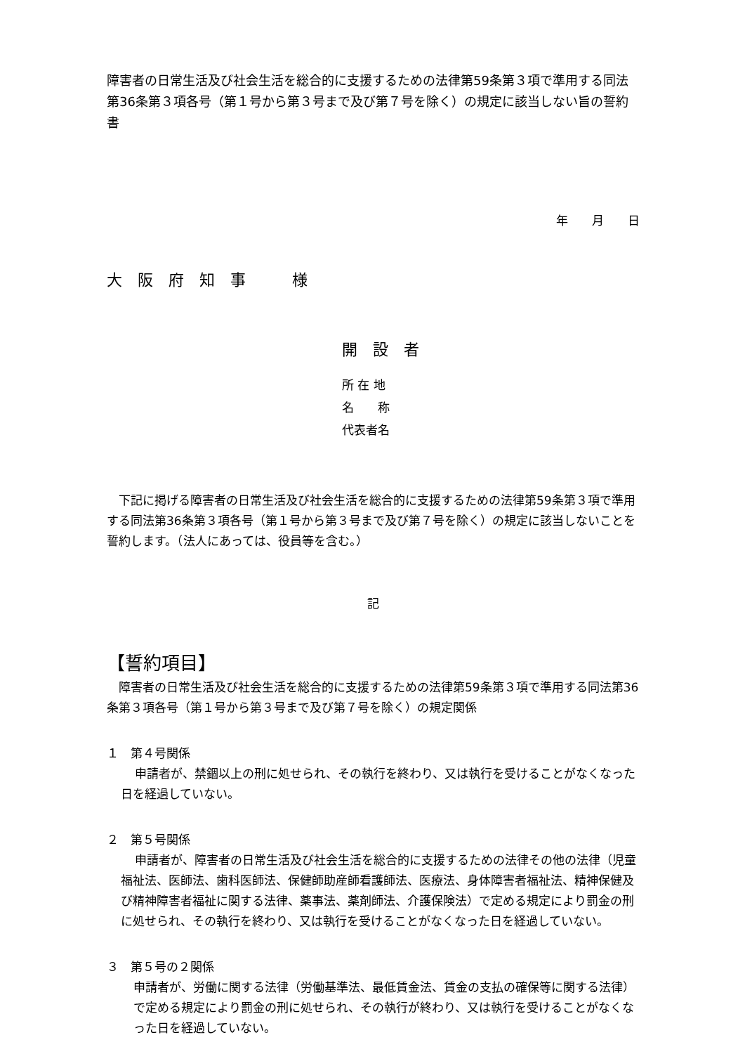障害者の日常生活及び社会生活を総合的に支援するための法律第59条第３項で準用する同法第36条第３項各号（第１号から第３号まで及び第７号を除く）の規定に該当しない旨の誓約書
年　　月　　日
大　阪　府　知　事　　　様
開　設　者
所 在 地
名　　称
代表者名
　下記に掲げる障害者の日常生活及び社会生活を総合的に支援するための法律第59条第３項で準用する同法第36条第３項各号（第１号から第３号まで及び第７号を除く）の規定に該当しないことを誓約します。（法人にあっては、役員等を含む。）
記
【誓約項目】
　障害者の日常生活及び社会生活を総合的に支援するための法律第59条第３項で準用する同法第36条第３項各号（第１号から第３号まで及び第７号を除く）の規定関係
１　第４号関係
申請者が、禁錮以上の刑に処せられ、その執行を終わり、又は執行を受けることがなくなった日を経過していない。
２　第５号関係
申請者が、障害者の日常生活及び社会生活を総合的に支援するための法律その他の法律（児童福祉法、医師法、歯科医師法、保健師助産師看護師法、医療法、身体障害者福祉法、精神保健及び精神障害者福祉に関する法律、薬事法、薬剤師法、介護保険法）で定める規定により罰金の刑に処せられ、その執行を終わり、又は執行を受けることがなくなった日を経過していない。
３　第５号の２関係
申請者が、労働に関する法律（労働基準法、最低賃金法、賃金の支払の確保等に関する法律）で定める規定により罰金の刑に処せられ、その執行が終わり、又は執行を受けることがなくなった日を経過していない。